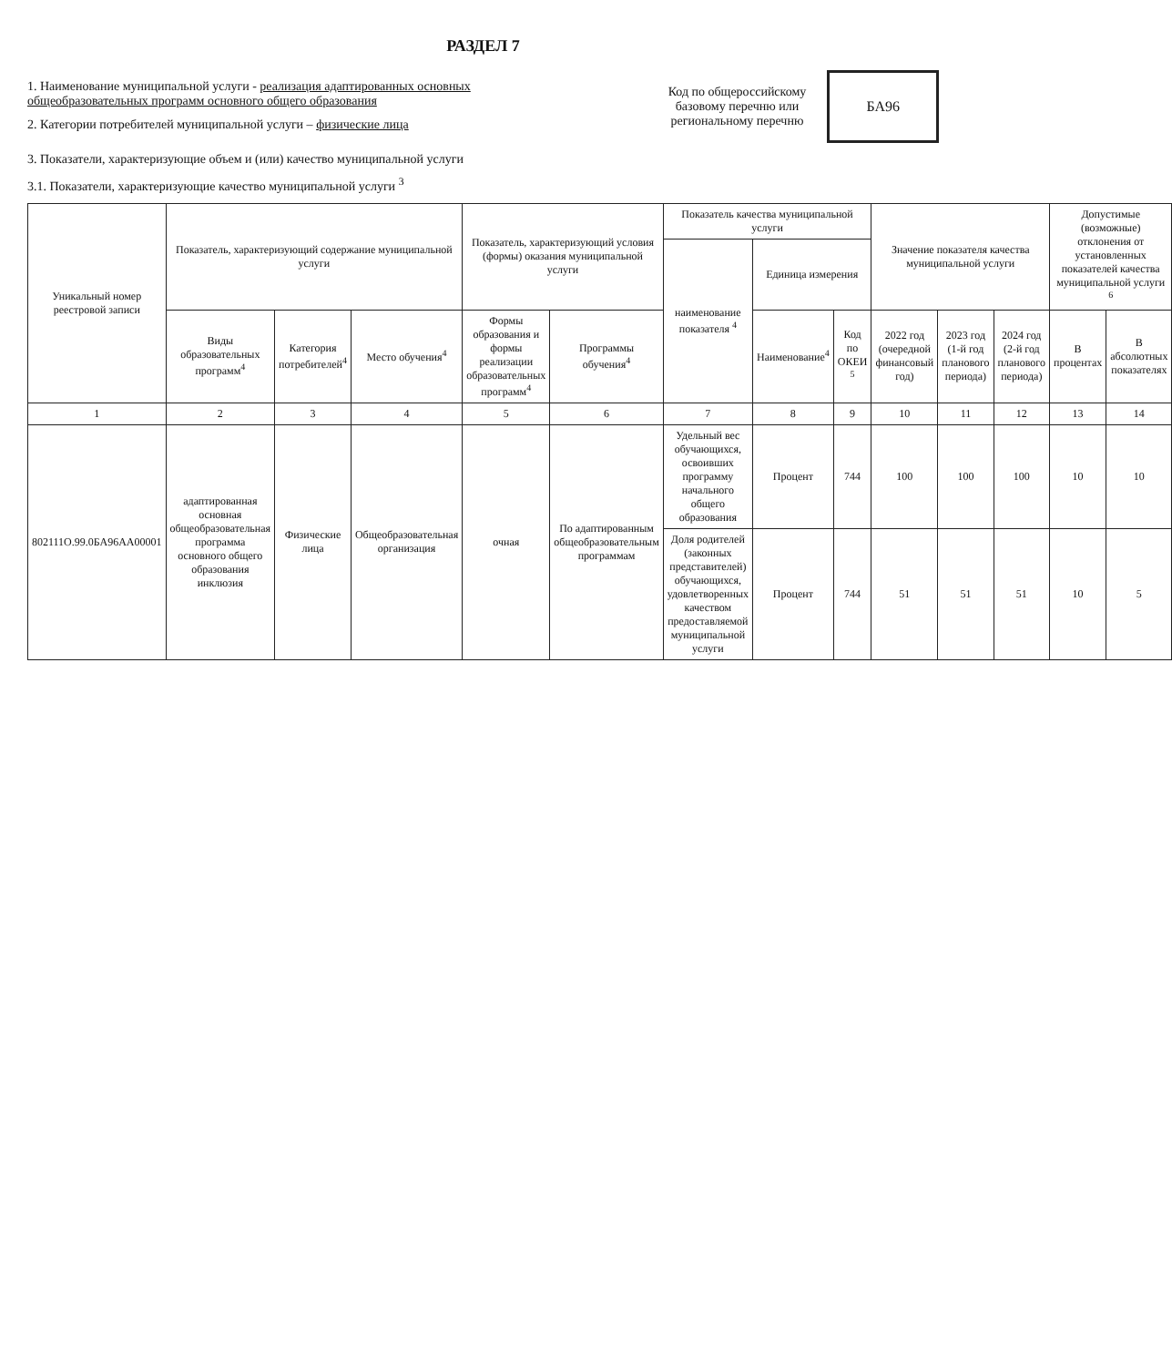РАЗДЕЛ 7
1. Наименование муниципальной услуги - реализация адаптированных основных общеобразовательных программ основного общего образования
2. Категории потребителей муниципальной услуги – физические лица
Код по общероссийскому базовому перечню или региональному перечню
БА96
3. Показатели, характеризующие объем и (или) качество муниципальной услуги
3.1. Показатели, характеризующие качество муниципальной услуги <sup>3</sup>
| Уникальный номер реестровой записи | Показатель, характеризующий содержание муниципальной услуги | | | Показатель, характеризующий условия (формы) оказания муниципальной услуги | | Показатель качества муниципальной услуги | | | Значение показателя качества муниципальной услуги | | | Допустимые (возможные) отклонения от установленных показателей качества муниципальной услуги <sup>6</sup> | |
| --- | --- | --- | --- | --- | --- | --- | --- | --- | --- | --- | --- | --- | --- |
| | | | | | | наименование показателя <sup>4</sup> | Единица измерения | | | | | | |
| | Виды образовательных программ<sup>4</sup> | Категория потребителей<sup>4</sup> | Место обучения<sup>4</sup> | Формы образования и формы реализации образовательных программ<sup>4</sup> | Программы обучения<sup>4</sup> | | Наименование<sup>4</sup> | Код по ОКЕИ <sup>5</sup> | 2022 год (очередной финансовый год) | 2023 год (1-й год планового периода) | 2024 год (2-й год планового периода) | В процентах | В абсолютных показателях |
| 1 | 2 | 3 | 4 | 5 | 6 | 7 | 8 | 9 | 10 | 11 | 12 | 13 | 14 |
| 802111О.99.0БА96АА00001 | адаптированная основная общеобразовательная программа основного общего образования инклюзия | Физические лица | Общеобразовательная организация | очная | По адаптированным общеобразовательным программам | Удельный вес обучающихся, освоивших программу начального общего образования | Процент | 744 | 100 | 100 | 100 | 10 | 10 |
| | | | | | | Доля родителей (законных представителей) обучающихся, удовлетворенных качеством предоставляемой муниципальной услуги | Процент | 744 | 51 | 51 | 51 | 10 | 5 |